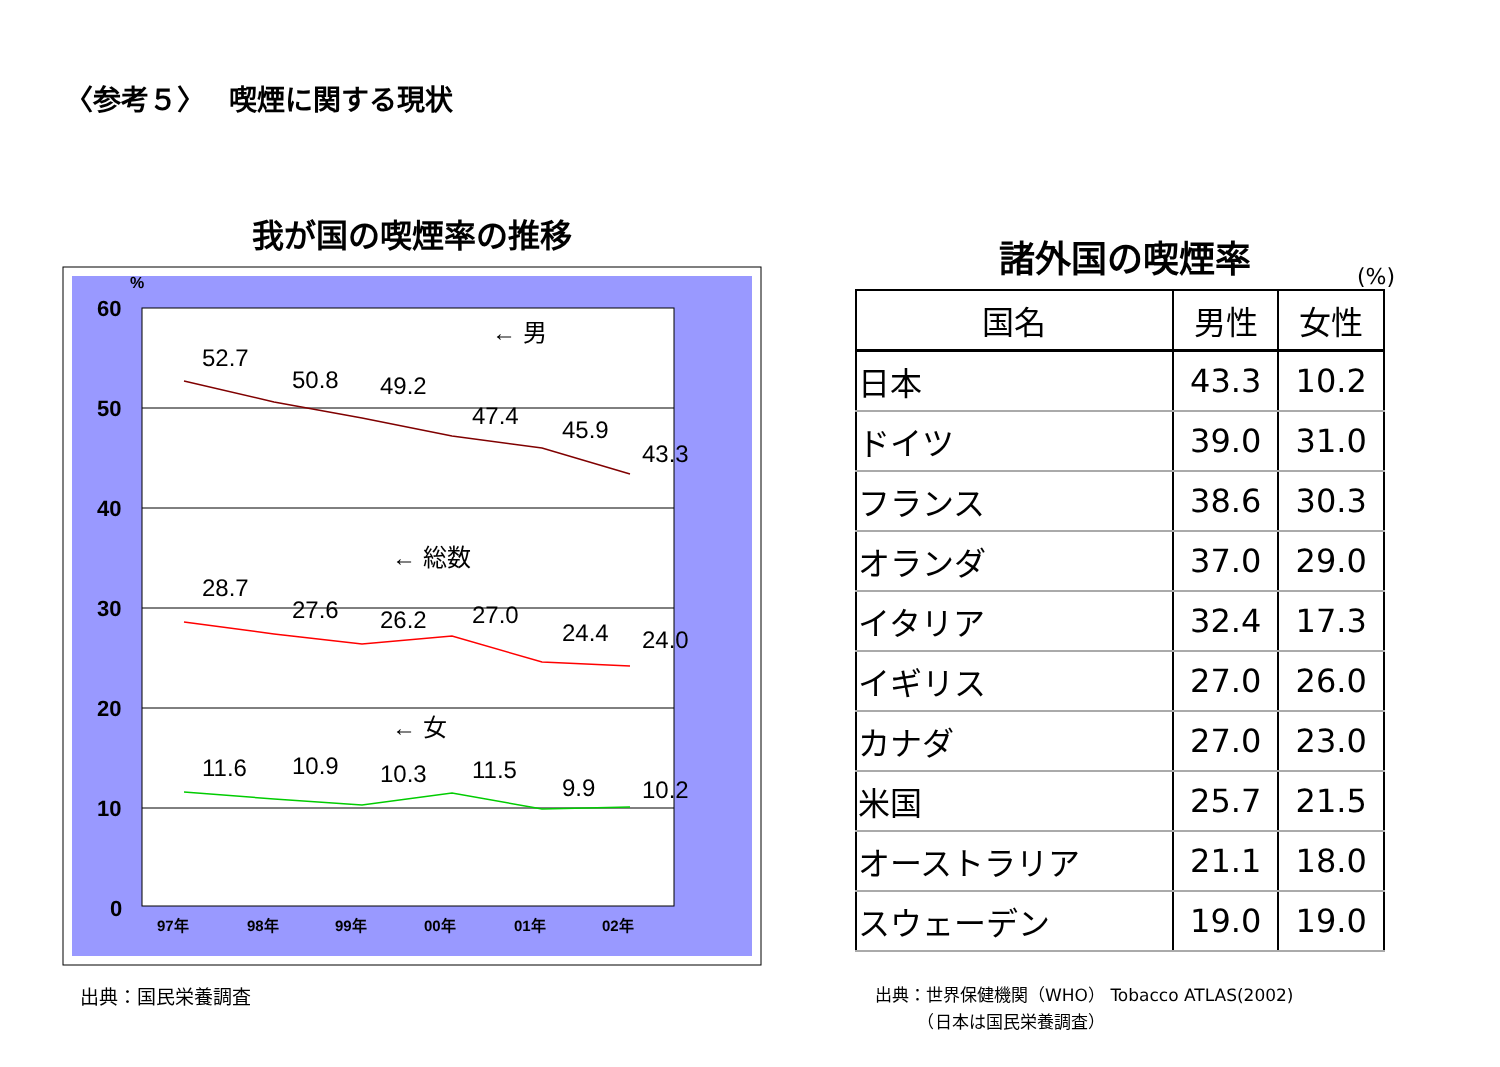〈参考５〉　 喫煙に関する現状
我が国の喫煙率の推移
60
50
40
30
20
10
0
%
97年
98年
99年
00年
01年
02年
52.7
50.8
49.2
47.4
45.9
43.3
28.7
27.6
26.2
27.0
24.4
24.0
11.6
10.9
10.3
11.5
9.9
10.2
← 男
← 総数
← 女
出典：国民栄養調査
諸外国の喫煙率
(%)
| 国名 | 男性 | 女性 |
| --- | --- | --- |
| 日本 | 43.3 | 10.2 |
| ドイツ | 39.0 | 31.0 |
| フランス | 38.6 | 30.3 |
| オランダ | 37.0 | 29.0 |
| イタリア | 32.4 | 17.3 |
| イギリス | 27.0 | 26.0 |
| カナダ | 27.0 | 23.0 |
| 米国 | 25.7 | 21.5 |
| オーストラリア | 21.1 | 18.0 |
| スウェーデン | 19.0 | 19.0 |
出典：世界保健機関（WHO） Tobacco ATLAS(2002)
　　　（日本は国民栄養調査）